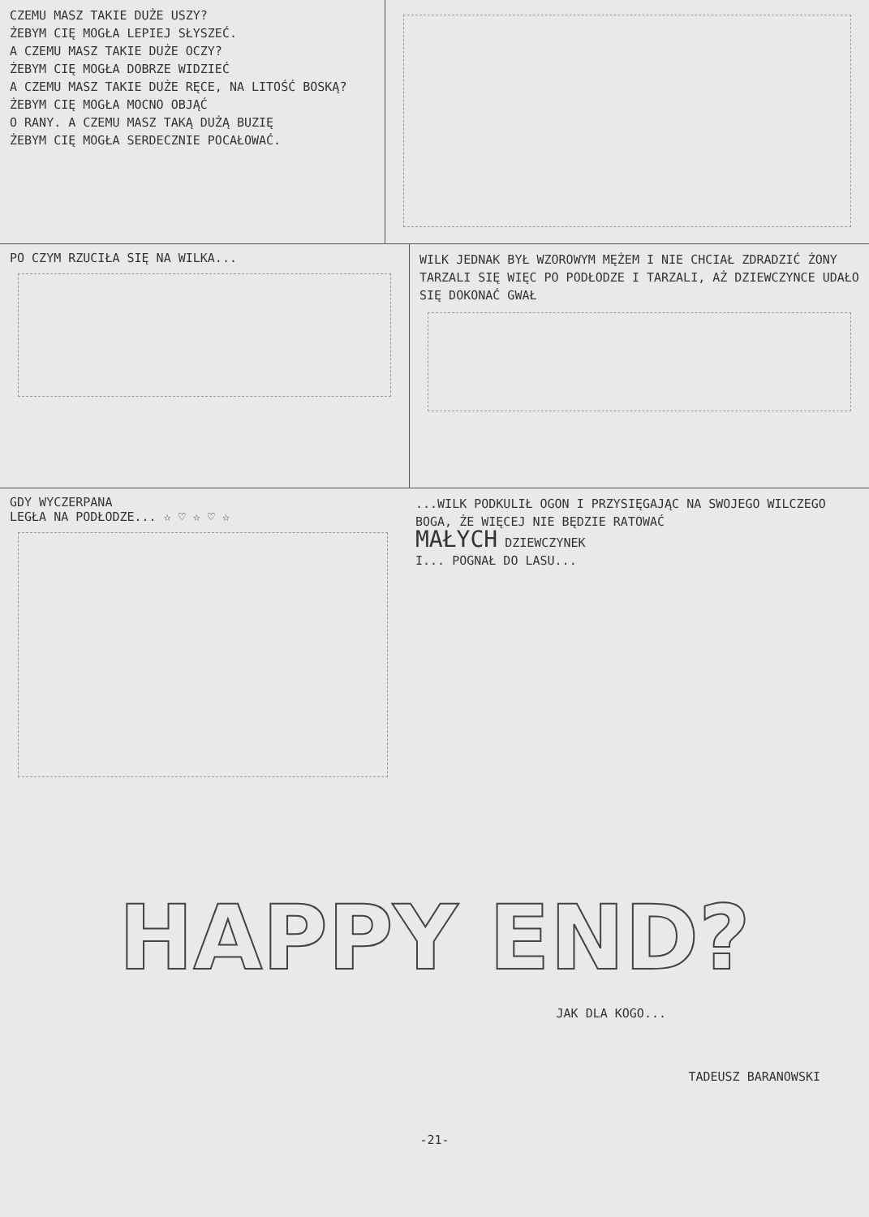CZEMU MASZ TAKIE DUŻE USZY?
ŻEBYM CIĘ MOGŁA LEPIEJ SŁYSZEĆ.
A CZEMU MASZ TAKIE DUŻE OCZY?
ŻEBYM CIĘ MOGŁA DOBRZE WIDZIEĆ
A CZEMU MASZ TAKIE DUŻE RĘCE, NA LITOŚĆ BOSKĄ?
ŻEBYM CIĘ MOGŁA MOCNO OBJĄĆ
O RANY. A CZEMU MASZ TAKĄ DUŻĄ BUZIĘ
ŻEBYM CIĘ MOGŁA SERDECZNIE POCAŁOWAĆ.
PO CZYM RZUCIŁA SIĘ NA WILKA...
WILK JEDNAK BYŁ WZOROWYM MĘŻEM I NIE CHCIAŁ ZDRADZIĆ ŻONY TARZALI SIĘ WIĘC PO PODŁODZE I TARZALI, AŻ DZIEWCZYNCE UDAŁO SIĘ DOKONAĆ GWAŁ
GDY WYCZERPANA
LEGŁA NA PODŁODZE... ☆ ♡ ☆ ♡ ☆
...WILK PODKULIŁ OGON I PRZYSIĘGAJĄC NA SWOJEGO WILCZEGO BOGA, ŻE WIĘCEJ NIE BĘDZIE RATOWAĆ
MAŁYCH DZIEWCZYNEK
I... POGNAŁ DO LASU...
HAPPY END?
JAK DLA KOGO...
TADEUSZ BARANOWSKI
-21-